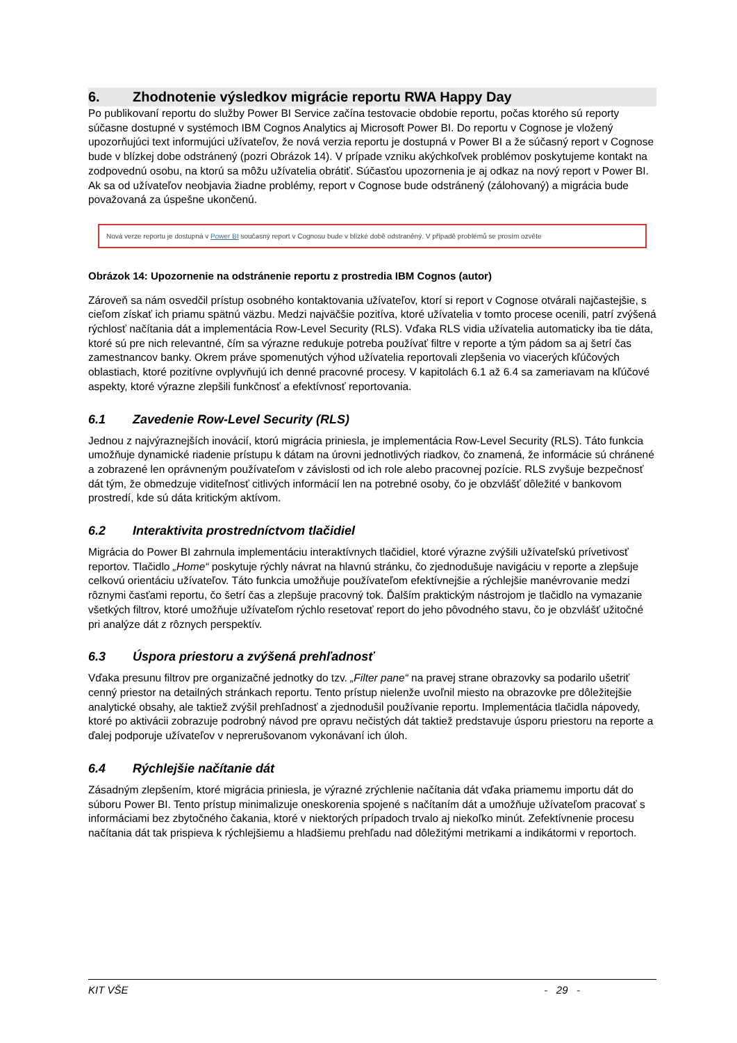6. Zhodnotenie výsledkov migrácie reportu RWA Happy Day
Po publikovaní reportu do služby Power BI Service začína testovacie obdobie reportu, počas ktorého sú reporty súčasne dostupné v systémoch IBM Cognos Analytics aj Microsoft Power BI. Do reportu v Cognose je vložený upozorňujúci text informujúci užívateľov, že nová verzia reportu je dostupná v Power BI a že súčasný report v Cognose bude v blízkej dobe odstránený (pozri Obrázok 14). V prípade vzniku akýchkoľvek problémov poskytujeme kontakt na zodpovednú osobu, na ktorú sa môžu užívatelia obrátiť. Súčasťou upozornenia je aj odkaz na nový report v Power BI. Ak sa od užívateľov neobjavia žiadne problémy, report v Cognose bude odstránený (zálohovaný) a migrácia bude považovaná za úspešne ukončenú.
Nová verze reportu je dostupná v Power BI současný report v Cognosu bude v blízké době odstraněný. V případě problémů se prosím ozvěte
Obrázok 14: Upozornenie na odstránenie reportu z prostredia IBM Cognos (autor)
Zároveň sa nám osvedčil prístup osobného kontaktovania užívateľov, ktorí si report v Cognose otvárali najčastejšie, s cieľom získať ich priamu spätnú väzbu. Medzi najväčšie pozitíva, ktoré užívatelia v tomto procese ocenili, patrí zvýšená rýchlosť načítania dát a implementácia Row-Level Security (RLS). Vďaka RLS vidia užívatelia automaticky iba tie dáta, ktoré sú pre nich relevantné, čím sa výrazne redukuje potreba používať filtre v reporte a tým pádom sa aj šetrí čas zamestnancov banky. Okrem práve spomenutých výhod užívatelia reportovali zlepšenia vo viacerých kľúčových oblastiach, ktoré pozitívne ovplyvňujú ich denné pracovné procesy. V kapitolách 6.1 až 6.4 sa zameriavam na kľúčové aspekty, ktoré výrazne zlepšili funkčnosť a efektívnosť reportovania.
6.1 Zavedenie Row-Level Security (RLS)
Jednou z najvýraznejších inovácií, ktorú migrácia priniesla, je implementácia Row-Level Security (RLS). Táto funkcia umožňuje dynamické riadenie prístupu k dátam na úrovni jednotlivých riadkov, čo znamená, že informácie sú chránené a zobrazené len oprávneným používateľom v závislosti od ich role alebo pracovnej pozície. RLS zvyšuje bezpečnosť dát tým, že obmedzuje viditeľnosť citlivých informácií len na potrebné osoby, čo je obzvlášť dôležité v bankovom prostredí, kde sú dáta kritickým aktívom.
6.2 Interaktivita prostredníctvom tlačidiel
Migrácia do Power BI zahrnula implementáciu interaktívnych tlačidiel, ktoré výrazne zvýšili užívateľskú prívetivosť reportov. Tlačidlo „Home“ poskytuje rýchly návrat na hlavnú stránku, čo zjednodušuje navigáciu v reporte a zlepšuje celkovú orientáciu užívateľov. Táto funkcia umožňuje používateľom efektívnejšie a rýchlejšie manévrovanie medzi rôznymi časťami reportu, čo šetrí čas a zlepšuje pracovný tok. Ďalším praktickým nástrojom je tlačidlo na vymazanie všetkých filtrov, ktoré umožňuje užívateľom rýchlo resetovať report do jeho pôvodného stavu, čo je obzvlášť užitočné pri analýze dát z rôznych perspektív.
6.3 Úspora priestoru a zvýšená prehľadnosť
Vďaka presunu filtrov pre organizačné jednotky do tzv. „Filter pane“ na pravej strane obrazovky sa podarilo ušetriť cenný priestor na detailných stránkach reportu. Tento prístup nielenže uvoľnil miesto na obrazovke pre dôležitejšie analytické obsahy, ale taktiež zvýšil prehľadnosť a zjednodušil používanie reportu. Implementácia tlačidla nápovedy, ktoré po aktivácii zobrazuje podrobný návod pre opravu nečistých dát taktiež predstavuje úsporu priestoru na reporte a ďalej podporuje užívateľov v neprerušovanom vykonávaní ich úloh.
6.4 Rýchlejšie načítanie dát
Zásadným zlepšením, ktoré migrácia priniesla, je výrazné zrýchlenie načítania dát vďaka priamemu importu dát do súboru Power BI. Tento prístup minimalizuje oneskorenia spojené s načítaním dát a umožňuje užívateľom pracovať s informáciami bez zbytočného čakania, ktoré v niektorých prípadoch trvalo aj niekoľko minút. Zefektívnenie procesu načítania dát tak prispieva k rýchlejšiemu a hladšiemu prehľadu nad dôležitými metrikami a indikátormi v reportoch.
KIT VŠE - 29 -